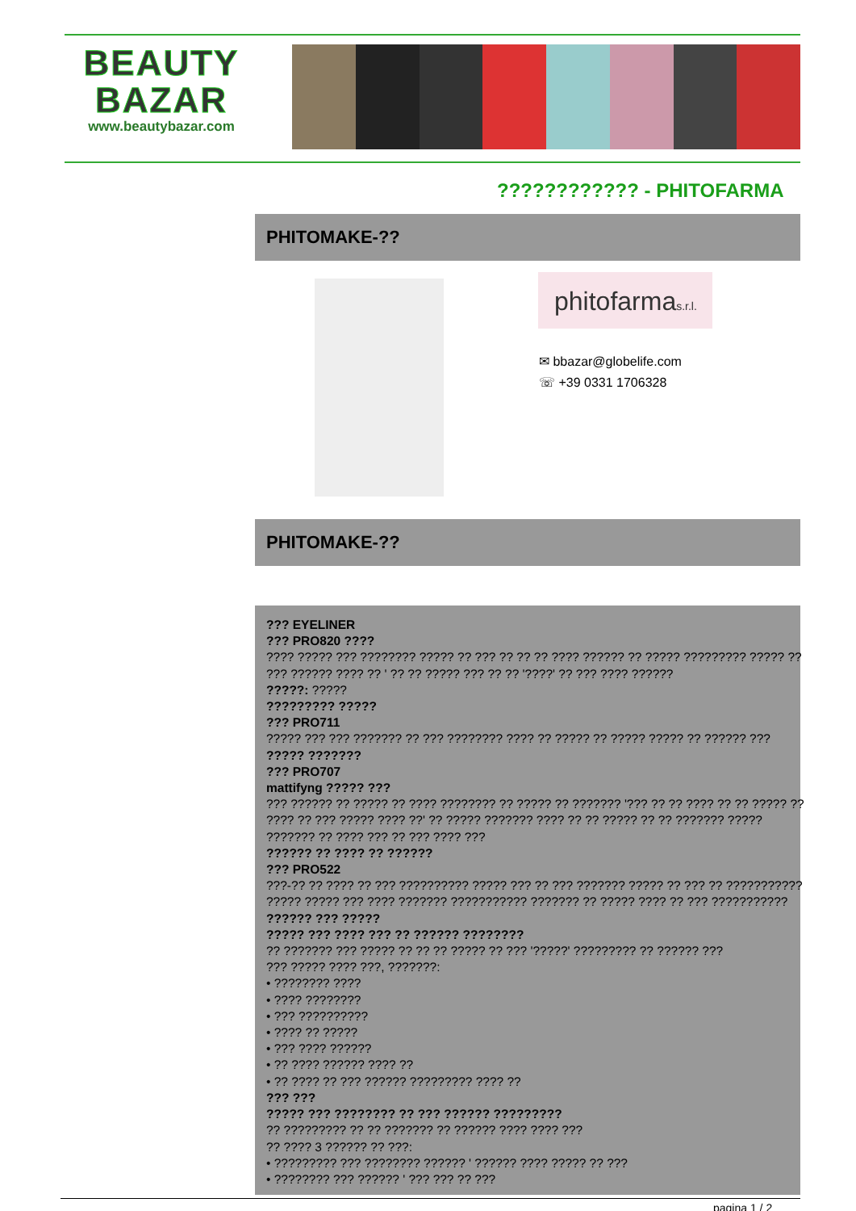BEAUTY
BAZAR
www.beautybazar.com
???????????? - PHITOFARMA
PHITOMAKE-??
phitofarmas.r.l.
✉ bbazar@globelife.com
☏ +39 0331 1706328
PHITOMAKE-??
??? EYELINER
??? PRO820 ????
???? ????? ??? ???????? ????? ?? ??? ?? ?? ?? ???? ?????? ?? ????? ????????? ????? ??
??? ?????? ???? ?? ' ?? ?? ????? ??? ?? ?? '????' ?? ??? ???? ??????
?????: ?????
????????? ?????
??? PRO711
????? ??? ??? ??????? ?? ??? ???????? ???? ?? ????? ?? ????? ????? ?? ?????? ???
????? ???????
??? PRO707
mattifyng ????? ???
??? ?????? ?? ????? ?? ???? ???????? ?? ????? ?? ??????? '??? ?? ?? ???? ?? ?? ????? ??
???? ?? ??? ????? ???? ??' ?? ????? ??????? ???? ?? ?? ????? ?? ?? ??????? ?????
??????? ?? ???? ??? ?? ??? ???? ???
?????? ?? ???? ?? ??????
??? PRO522
???-?? ?? ???? ?? ??? ?????????? ????? ??? ?? ??? ??????? ????? ?? ??? ?? ???????????
????? ????? ??? ???? ??????? ??????????? ??????? ?? ????? ???? ?? ??? ???????????
?????? ??? ?????
????? ??? ???? ??? ?? ?????? ????????
?? ??????? ??? ????? ?? ?? ?? ????? ?? ??? '?????' ????????? ?? ?????? ???
??? ????? ???? ???, ???????:
• ???????? ????
• ???? ????????
• ??? ??????????
• ???? ?? ?????
• ??? ???? ??????
• ?? ???? ?????? ???? ??
• ?? ???? ?? ??? ?????? ????????? ???? ??
??? ???
????? ??? ???????? ?? ??? ?????? ?????????
?? ????????? ?? ?? ??????? ?? ?????? ???? ???? ???
?? ???? 3 ?????? ?? ???:
• ????????? ??? ???????? ?????? ' ?????? ???? ????? ?? ???
• ???????? ??? ?????? ' ??? ??? ?? ???
pagina 1 / 2